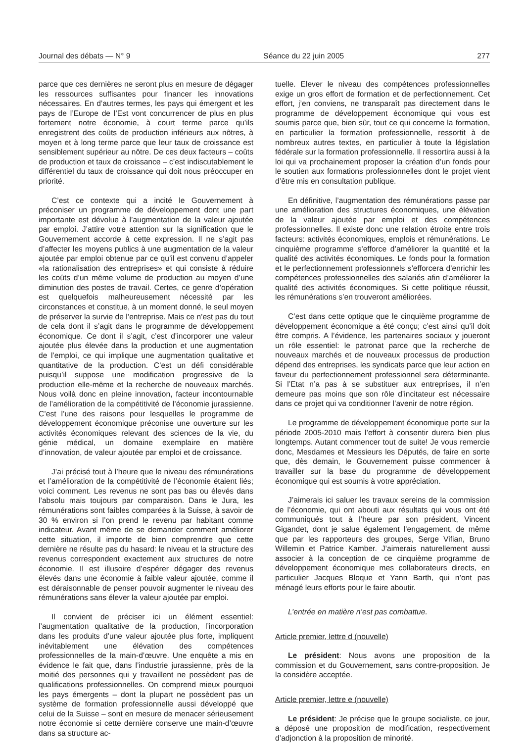Journal des débats — N° 9 Séance du 22 juin 2005 277
parce que ces dernières ne seront plus en mesure de dégager les ressources suffisantes pour financer les innovations nécessaires. En d’autres termes, les pays qui émergent et les pays de l’Europe de l’Est vont concurrencer de plus en plus fortement notre économie, à court terme parce qu’ils enregistrent des coûts de production inférieurs aux nôtres, à moyen et à long terme parce que leur taux de croissance est sensiblement supérieur au nôtre. De ces deux facteurs – coûts de production et taux de croissance – c’est indiscutablement le différentiel du taux de croissance qui doit nous préoccuper en priorité.
C’est ce contexte qui a incité le Gouvernement à préconiser un programme de développement dont une part importante est dévolue à l’augmentation de la valeur ajoutée par emploi. J’attire votre attention sur la signification que le Gouvernement accorde à cette expression. Il ne s’agit pas d’affecter les moyens publics à une augmentation de la valeur ajoutée par emploi obtenue par ce qu’il est convenu d’appeler «la rationalisation des entreprises» et qui consiste à réduire les coûts d’un même volume de production au moyen d’une diminution des postes de travail. Certes, ce genre d’opération est quelquefois malheureusement nécessité par les circonstances et constitue, à un moment donné, le seul moyen de préserver la survie de l’entreprise. Mais ce n’est pas du tout de cela dont il s’agit dans le programme de développement économique. Ce dont il s’agit, c’est d’incorporer une valeur ajoutée plus élevée dans la production et une augmentation de l’emploi, ce qui implique une augmentation qualitative et quantitative de la production. C’est un défi considérable puisqu’il suppose une modification progressive de la production elle-même et la recherche de nouveaux marchés. Nous voilà donc en pleine innovation, facteur incontournable de l’amélioration de la compétitivité de l’économie jurassienne. C’est l’une des raisons pour lesquelles le programme de développement économique préconise une ouverture sur les activités économiques relevant des sciences de la vie, du génie médical, un domaine exemplaire en matière d’innovation, de valeur ajoutée par emploi et de croissance.
J’ai précisé tout à l’heure que le niveau des rémunérations et l’amélioration de la compétitivité de l’économie étaient liés; voici comment. Les revenus ne sont pas bas ou élevés dans l’absolu mais toujours par comparaison. Dans le Jura, les rémunérations sont faibles comparées à la Suisse, à savoir de 30 % environ si l’on prend le revenu par habitant comme indicateur. Avant même de se demander comment améliorer cette situation, il importe de bien comprendre que cette dernière ne résulte pas du hasard: le niveau et la structure des revenus correspondent exactement aux structures de notre économie. Il est illusoire d’espérer dégager des revenus élevés dans une économie à faible valeur ajoutée, comme il est déraisonnable de penser pouvoir augmenter le niveau des rémunérations sans élever la valeur ajoutée par emploi.
Il convient de préciser ici un élément essentiel: l’augmentation qualitative de la production, l’incorporation dans les produits d’une valeur ajoutée plus forte, impliquent inévitablement une élévation des compétences professionnelles de la main-d’œuvre. Une enquête a mis en évidence le fait que, dans l’industrie jurassienne, près de la moitié des personnes qui y travaillent ne possèdent pas de qualifications professionnelles. On comprend mieux pourquoi les pays émergents – dont la plupart ne possèdent pas un système de formation professionnelle aussi développé que celui de la Suisse – sont en mesure de menacer sérieusement notre économie si cette dernière conserve une main-d’œuvre dans sa structure ac-
tuelle. Elever le niveau des compétences professionnelles exige un gros effort de formation et de perfectionnement. Cet effort, j’en conviens, ne transparaît pas directement dans le programme de développement économique qui vous est soumis parce que, bien sûr, tout ce qui concerne la formation, en particulier la formation professionnelle, ressortit à de nombreux autres textes, en particulier à toute la législation fédérale sur la formation professionnelle. Il ressortira aussi à la loi qui va prochainement proposer la création d’un fonds pour le soutien aux formations professionnelles dont le projet vient d’être mis en consultation publique.
En définitive, l’augmentation des rémunérations passe par une amélioration des structures économiques, une élévation de la valeur ajoutée par emploi et des compétences professionnelles. Il existe donc une relation étroite entre trois facteurs: activités économiques, emplois et rémunérations. Le cinquième programme s’efforce d’améliorer la quantité et la qualité des activités économiques. Le fonds pour la formation et le perfectionnement professionnels s’efforcera d’enrichir les compétences professionnelles des salariés afin d’améliorer la qualité des activités économiques. Si cette politique réussit, les rémunérations s’en trouveront améliorées.
C’est dans cette optique que le cinquième programme de développement économique a été conçu; c’est ainsi qu’il doit être compris. A l’évidence, les partenaires sociaux y joueront un rôle essentiel: le patronat parce que la recherche de nouveaux marchés et de nouveaux processus de production dépend des entreprises, les syndicats parce que leur action en faveur du perfectionnement professionnel sera déterminante. Si l’Etat n’a pas à se substituer aux entreprises, il n’en demeure pas moins que son rôle d’incitateur est nécessaire dans ce projet qui va conditionner l’avenir de notre région.
Le programme de développement économique porte sur la période 2005-2010 mais l’effort à consentir durera bien plus longtemps. Autant commencer tout de suite! Je vous remercie donc, Mesdames et Messieurs les Députés, de faire en sorte que, dès demain, le Gouvernement puisse commencer à travailler sur la base du programme de développement économique qui est soumis à votre appréciation.
J’aimerais ici saluer les travaux sereins de la commission de l’économie, qui ont abouti aux résultats qui vous ont été communiqués tout à l’heure par son président, Vincent Gigandet, dont je salue également l’engagement, de même que par les rapporteurs des groupes, Serge Vifian, Bruno Willemin et Patrice Kamber. J’aimerais naturellement aussi associer à la conception de ce cinquième programme de développement économique mes collaborateurs directs, en particulier Jacques Bloque et Yann Barth, qui n’ont pas ménagé leurs efforts pour le faire aboutir.
L’entrée en matière n’est pas combattue.
Article premier, lettre d (nouvelle)
Le président: Nous avons une proposition de la commission et du Gouvernement, sans contre-proposition. Je la considère acceptée.
Article premier, lettre e (nouvelle)
Le président: Je précise que le groupe socialiste, ce jour, a déposé une proposition de modification, respectivement d’adjonction à la proposition de minorité.